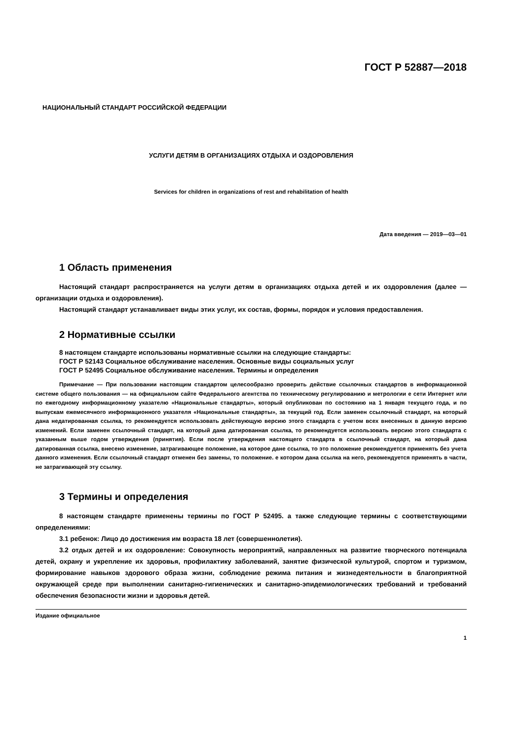ГОСТ Р 52887—2018
НАЦИОНАЛЬНЫЙ СТАНДАРТ РОССИЙСКОЙ ФЕДЕРАЦИИ
УСЛУГИ ДЕТЯМ В ОРГАНИЗАЦИЯХ ОТДЫХА И ОЗДОРОВЛЕНИЯ
Services for children in organizations of rest and rehabilitation of health
Дата введения — 2019—03—01
1 Область применения
Настоящий стандарт распространяется на услуги детям в организациях отдыха детей и их оздоровления (далее — организации отдыха и оздоровления).
Настоящий стандарт устанавливает виды этих услуг, их состав, формы, порядок и условия предоставления.
2 Нормативные ссылки
8 настоящем стандарте использованы нормативные ссылки на следующие стандарты:
ГОСТ Р 52143 Социальное обслуживание населения. Основные виды социальных услуг
ГОСТ Р 52495 Социальное обслуживание населения. Термины и определения
Примечание — При пользовании настоящим стандартом целесообразно проверить действие ссылочных стандартов в информационной системе общего пользования — на официальном сайте Федерального агентства по техническому регулированию и метрологии е сети Интернет или по ежегодному информационному указателю «Национальные стандарты», который опубликован по состоянию на 1 января текущего года, и по выпускам ежемесячного информационного указателя «Национальные стандарты», за текущий год. Если заменен ссылочный стандарт, на который дана недатированная ссылка, то рекомендуется использовать действующую версию этого стандарта с учетом всех внесенных в данную версию изменений. Если заменен ссылочный стандарт, на который дана датированная ссылка, то рекомендуется использовать версию этого стандарта с указанным выше годом утверждения (принятия). Если после утверждения настоящего стандарта в ссылочный стандарт, на который дана датированная ссылка, внесено изменение, затрагивающее положение, на которое дане ссылка, то это положение рекомендуется применять без учета данного изменения. Если ссылочный стандарт отменен без замены, то положение. е котором дана ссылка на него, рекомендуется применять в части, не затрагивающей эту ссылку.
3 Термины и определения
8 настоящем стандарте применены термины по ГОСТ Р 52495. а также следующие термины с соответствующими определениями:
3.1 ребенок: Лицо до достижения им возраста 18 лет (совершеннолетия).
3.2 отдых детей и их оздоровление: Совокупность мероприятий, направленных на развитие творческого потенциала детей, охрану и укрепление их здоровья, профилактику заболеваний, занятие физической культурой, спортом и туризмом, формирование навыков здорового образа жизни, соблюдение режима питания и жизнедеятельности в благоприятной окружающей среде при выполнении санитарно-гигиенических и санитарно-эпидемиологических требований и требований обеспечения безопасности жизни и здоровья детей.
Издание официальное
1